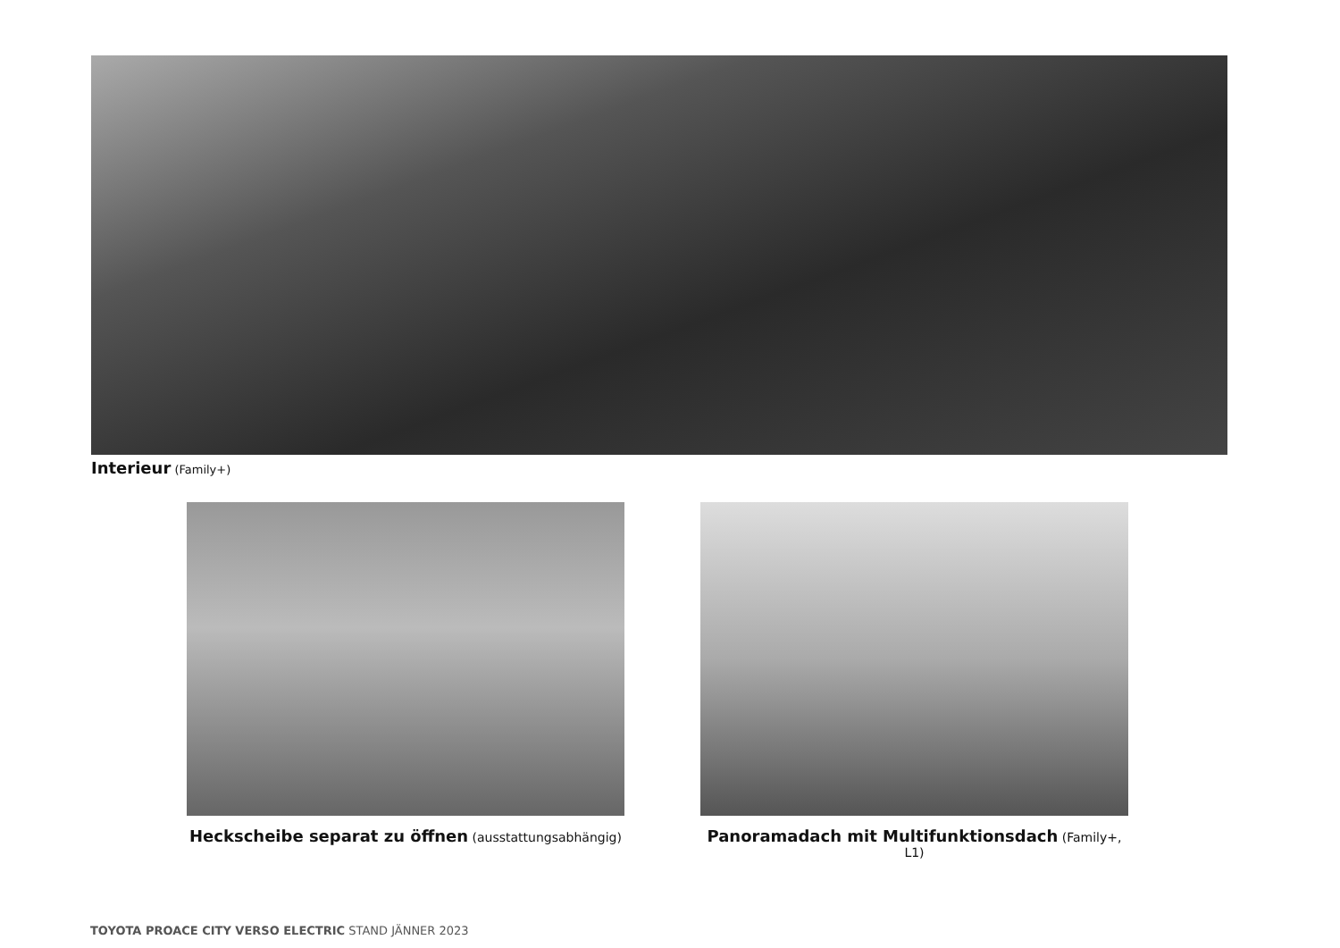Interieur (Family+)
Heckscheibe separat zu öffnen (ausstattungsabhängig)
Panoramadach mit Multifunktionsdach (Family+, L1)
TOYOTA PROACE CITY VERSO ELECTRIC STAND JÄNNER 2023